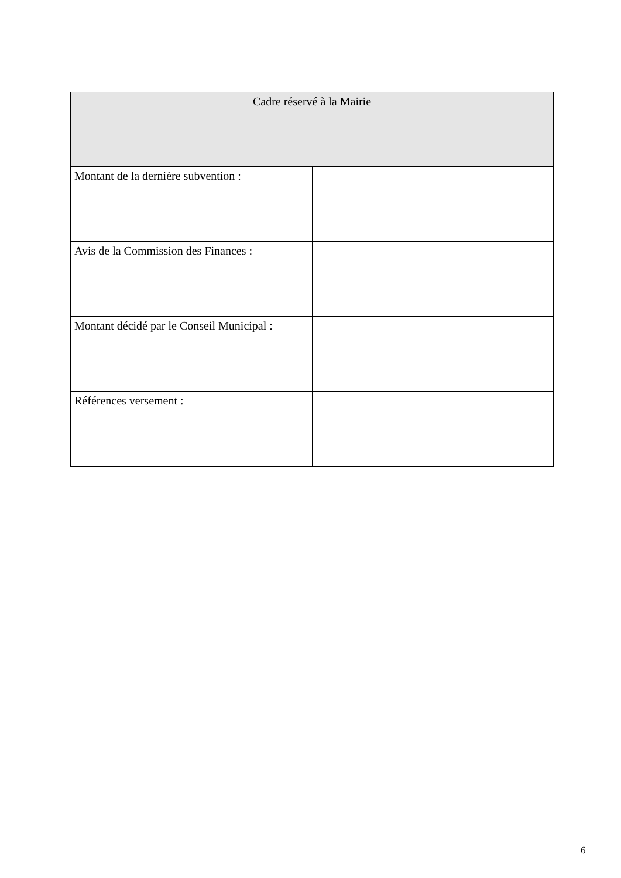| Cadre réservé à la Mairie | |
| --- | --- |
| Montant de la dernière subvention : | |
| Avis de la Commission des Finances : | |
| Montant décidé par le Conseil Municipal : | |
| Références versement : | |
6